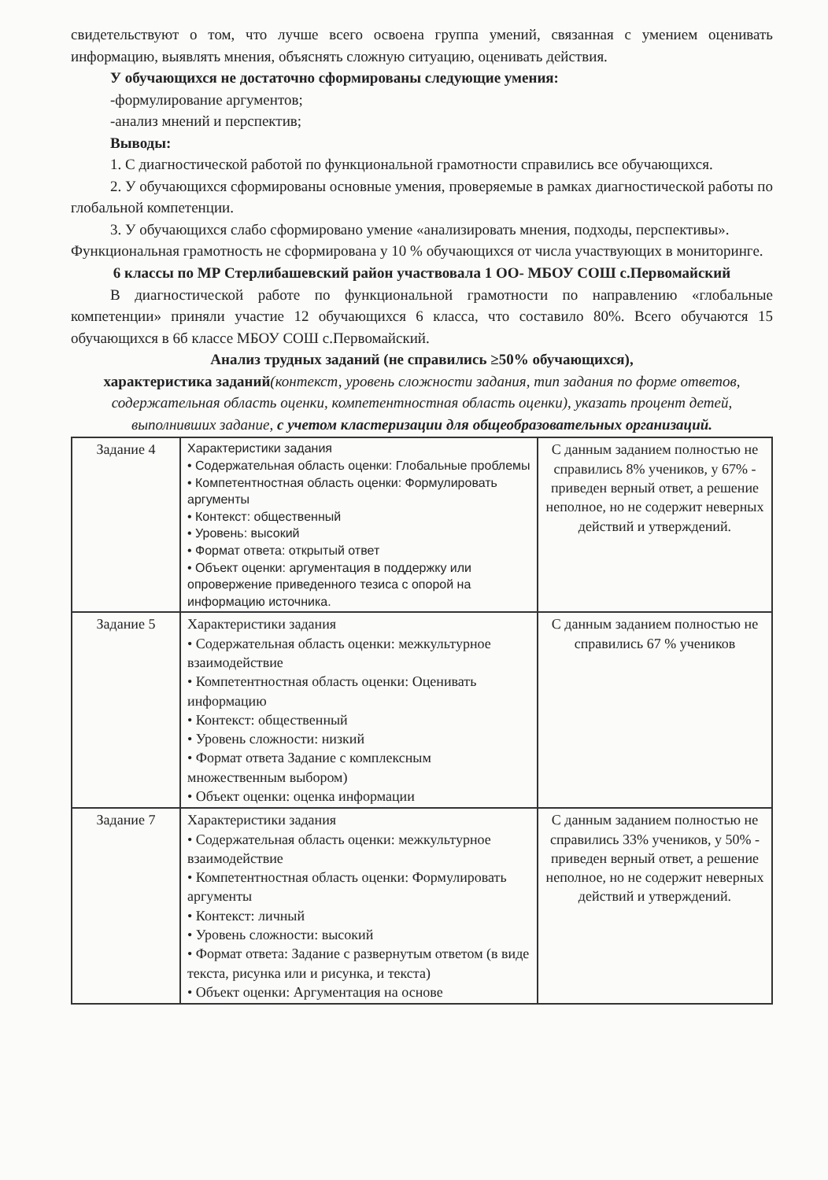свидетельствуют о том, что лучше всего освоена группа умений, связанная с умением оценивать информацию, выявлять мнения, объяснять сложную ситуацию, оценивать действия.
У обучающихся не достаточно сформированы следующие умения:
-формулирование аргументов;
-анализ мнений и перспектив;
Выводы:
1. С диагностической работой по функциональной грамотности справились все обучающихся.
2. У обучающихся сформированы основные умения, проверяемые в рамках диагностической работы по глобальной компетенции.
3. У обучающихся слабо сформировано умение «анализировать мнения, подходы, перспективы».
Функциональная грамотность не сформирована у 10 % обучающихся от числа участвующих в мониторинге.
6 классы по МР Стерлибашевский район участвовала 1 ОО- МБОУ СОШ с.Первомайский
В диагностической работе по функциональной грамотности по направлению «глобальные компетенции» приняли участие 12 обучающихся 6 класса, что составило 80%. Всего обучаются 15 обучающихся в 6б классе МБОУ СОШ с.Первомайский.
Анализ трудных заданий (не справились ≥50% обучающихся),
характеристика заданий(контекст, уровень сложности задания, тип задания по форме ответов, содержательная область оценки, компетентностная область оценки), указать процент детей, выполнивших задание, с учетом кластеризации для общеобразовательных организаций.
| Задание 4 | Характеристики задания • Содержательная область оценки: Глобальные проблемы • Компетентностная область оценки: Формулировать аргументы • Контекст: общественный • Уровень: высокий • Формат ответа: открытый ответ • Объект оценки: аргументация в поддержку или опровержение приведенного тезиса с опорой на информацию источника. | С данным заданием полностью не справились 8% учеников, у 67% - приведен верный ответ, а решение неполное, но не содержит неверных действий и утверждений. |
| Задание 5 | Характеристики задания • Содержательная область оценки: межкультурное взаимодействие • Компетентностная область оценки: Оценивать информацию • Контекст: общественный • Уровень сложности: низкий • Формат ответа Задание с комплексным множественным выбором) • Объект оценки: оценка информации | С данным заданием полностью не справились 67 % учеников |
| Задание 7 | Характеристики задания • Содержательная область оценки: межкультурное взаимодействие • Компетентностная область оценки: Формулировать аргументы • Контекст: личный • Уровень сложности: высокий • Формат ответа: Задание с развернутым ответом (в виде текста, рисунка или и рисунка, и текста) • Объект оценки: Аргументация на основе | С данным заданием полностью не справились 33% учеников, у 50% - приведен верный ответ, а решение неполное, но не содержит неверных действий и утверждений. |